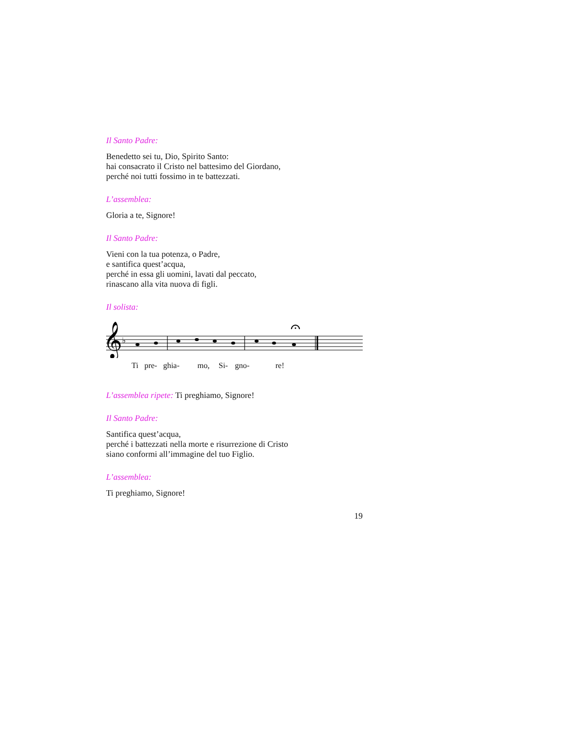Il Santo Padre:
Benedetto sei tu, Dio, Spirito Santo:
hai consacrato il Cristo nel battesimo del Giordano,
perché noi tutti fossimo in te battezzati.
L’assemblea:
Gloria a te, Signore!
Il Santo Padre:
Vieni con la tua potenza, o Padre,
e santifica quest’acqua,
perché in essa gli uomini, lavati dal peccato,
rinascano alla vita nuova di figli.
Il solista:
𝄞
♭
Ti pre- ghia- mo, Si- gno- re!
L’assemblea ripete: Ti preghiamo, Signore!
Il Santo Padre:
Santifica quest’acqua,
perché i battezzati nella morte e risurrezione di Cristo
siano conformi all’immagine del tuo Figlio.
L’assemblea:
Ti preghiamo, Signore!
19